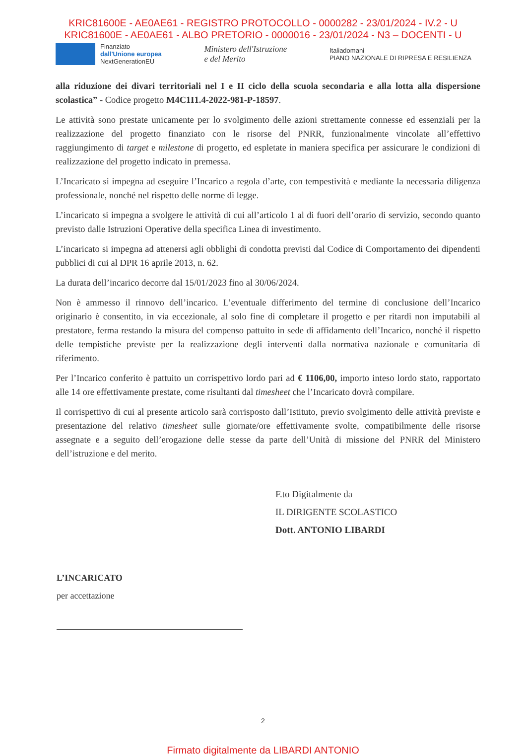KRIC81600E - AE0AE61 - REGISTRO PROTOCOLLO - 0000282 - 23/01/2024 - IV.2 - U
KRIC81600E - AE0AE61 - ALBO PRETORIO - 0000016 - 23/01/2024 - N3 – DOCENTI - U
Finanziato
dall'Unione europea
NextGenerationEU
Ministero dell'Istruzione
e del Merito
Italiadomani
PIANO NAZIONALE DI RIPRESA E RESILIENZA
alla riduzione dei divari territoriali nel I e II ciclo della scuola secondaria e alla lotta alla dispersione scolastica” - Codice progetto M4C1I1.4-2022-981-P-18597.
Le attività sono prestate unicamente per lo svolgimento delle azioni strettamente connesse ed essenziali per la realizzazione del progetto finanziato con le risorse del PNRR, funzionalmente vincolate all’effettivo raggiungimento di target e milestone di progetto, ed espletate in maniera specifica per assicurare le condizioni di realizzazione del progetto indicato in premessa.
L’Incaricato si impegna ad eseguire l’Incarico a regola d’arte, con tempestività e mediante la necessaria diligenza professionale, nonché nel rispetto delle norme di legge.
L’incaricato si impegna a svolgere le attività di cui all’articolo 1 al di fuori dell’orario di servizio, secondo quanto previsto dalle Istruzioni Operative della specifica Linea di investimento.
L’incaricato si impegna ad attenersi agli obblighi di condotta previsti dal Codice di Comportamento dei dipendenti pubblici di cui al DPR 16 aprile 2013, n. 62.
La durata dell’incarico decorre dal 15/01/2023 fino al 30/06/2024.
Non è ammesso il rinnovo dell’incarico. L’eventuale differimento del termine di conclusione dell’Incarico originario è consentito, in via eccezionale, al solo fine di completare il progetto e per ritardi non imputabili al prestatore, ferma restando la misura del compenso pattuito in sede di affidamento dell’Incarico, nonché il rispetto delle tempistiche previste per la realizzazione degli interventi dalla normativa nazionale e comunitaria di riferimento.
Per l’Incarico conferito è pattuito un corrispettivo lordo pari ad € 1106,00, importo inteso lordo stato, rapportato alle 14 ore effettivamente prestate, come risultanti dal timesheet che l’Incaricato dovrà compilare.
Il corrispettivo di cui al presente articolo sarà corrisposto dall’Istituto, previo svolgimento delle attività previste e presentazione del relativo timesheet sulle giornate/ore effettivamente svolte, compatibilmente delle risorse assegnate e a seguito dell’erogazione delle stesse da parte dell’Unità di missione del PNRR del Ministero dell’istruzione e del merito.
F.to Digitalmente da
IL DIRIGENTE SCOLASTICO
Dott. ANTONIO LIBARDI
L’INCARICATO
per accettazione
2
Firmato digitalmente da LIBARDI ANTONIO